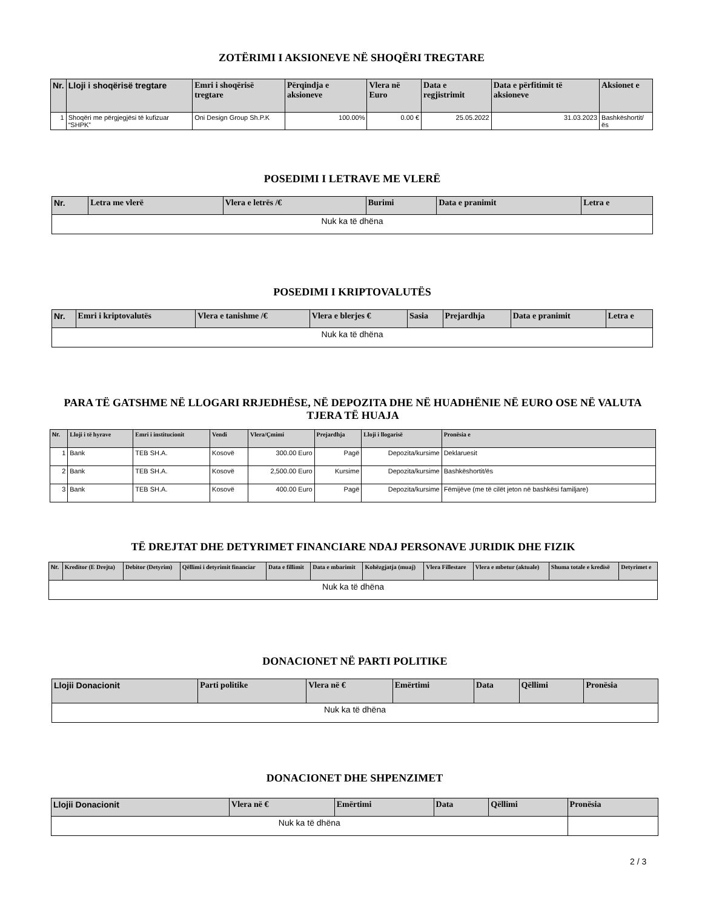ZOTËRIMI I AKSIONEVE NË SHOQËRI TREGTARE
| Nr. | Lloji i shoqërisë tregtare | Emri i shoqërisë tregtare | Përqindja e aksioneve | Vlera në Euro | Data e regjistrimit | Data e përfitimit të aksioneve | Aksionet e |
| --- | --- | --- | --- | --- | --- | --- | --- |
| 1 | Shoqëri me përgjegjësi të kufizuar “SHPK” | Oni Design Group Sh.P.K | 100.00% | 0.00 € | 25.05.2022 | 31.03.2023 | Bashkëshortit/ës |
POSEDIMI I LETRAVE ME VLERË
| Nr. | Letra me vlerë | Vlera e letrës /€ | Burimi | Data e pranimit | Letra e |
| --- | --- | --- | --- | --- | --- |
| Nuk ka të dhëna | | | | | |
POSEDIMI I KRIPTOVALUTËS
| Nr. | Emri i kriptovalutës | Vlera e tanishme /€ | Vlera e blerjes € | Sasia | Prejardhja | Data e pranimit | Letra e |
| --- | --- | --- | --- | --- | --- | --- | --- |
| Nuk ka të dhëna | | | | | | | |
PARA TË GATSHME NË LLOGARI RRJEDHËSE, NË DEPOZITA DHE NË HUADHËNIE NË EURO OSE NË VALUTA TJERA TË HUAJA
| Nr. | Lloji i të hyrave | Emri i institucionit | Vendi | Vlera/Çmimi | Prejardhja | Lloji i llogarisë | Pronësia e |
| --- | --- | --- | --- | --- | --- | --- | --- |
| 1 | Bank | TEB SH.A. | Kosovë | 300.00 Euro | Pagë | Depozita/kursime | Deklaruesit |
| 2 | Bank | TEB SH.A. | Kosovë | 2,500.00 Euro | Kursime | Depozita/kursime | Bashkëshortit/ës |
| 3 | Bank | TEB SH.A. | Kosovë | 400.00 Euro | Pagë | Depozita/kursime | Fëmijëve (me të cilët jeton në bashkësi familjare) |
TË DREJTAT DHE DETYRIMET FINANCIARE NDAJ PERSONAVE JURIDIK DHE FIZIK
| Nr. | Kreditor (E Drejta) | Debitor (Detyrim) | Qëllimi i detyrimit financiar | Data e fillimit | Data e mbarimit | Kohëzgjatja (muaj) | Vlera Fillestare | Vlera e mbetur (aktuale) | Shuma totale e kredisë | Detyrimet e |
| --- | --- | --- | --- | --- | --- | --- | --- | --- | --- | --- |
| Nuk ka të dhëna | | | | | | | | | | |
DONACIONET NË PARTI POLITIKE
| Llojii Donacionit | Parti politike | Vlera në € | Emërtimi | Data | Qëllimi | Pronësia |
| --- | --- | --- | --- | --- | --- | --- |
| Nuk ka të dhëna | | | | | | |
DONACIONET DHE SHPENZIMET
| Llojii Donacionit | Vlera në € | Emërtimi | Data | Qëllimi | Pronësia |
| --- | --- | --- | --- | --- | --- |
| Nuk ka të dhëna | | | | | |
2 / 3